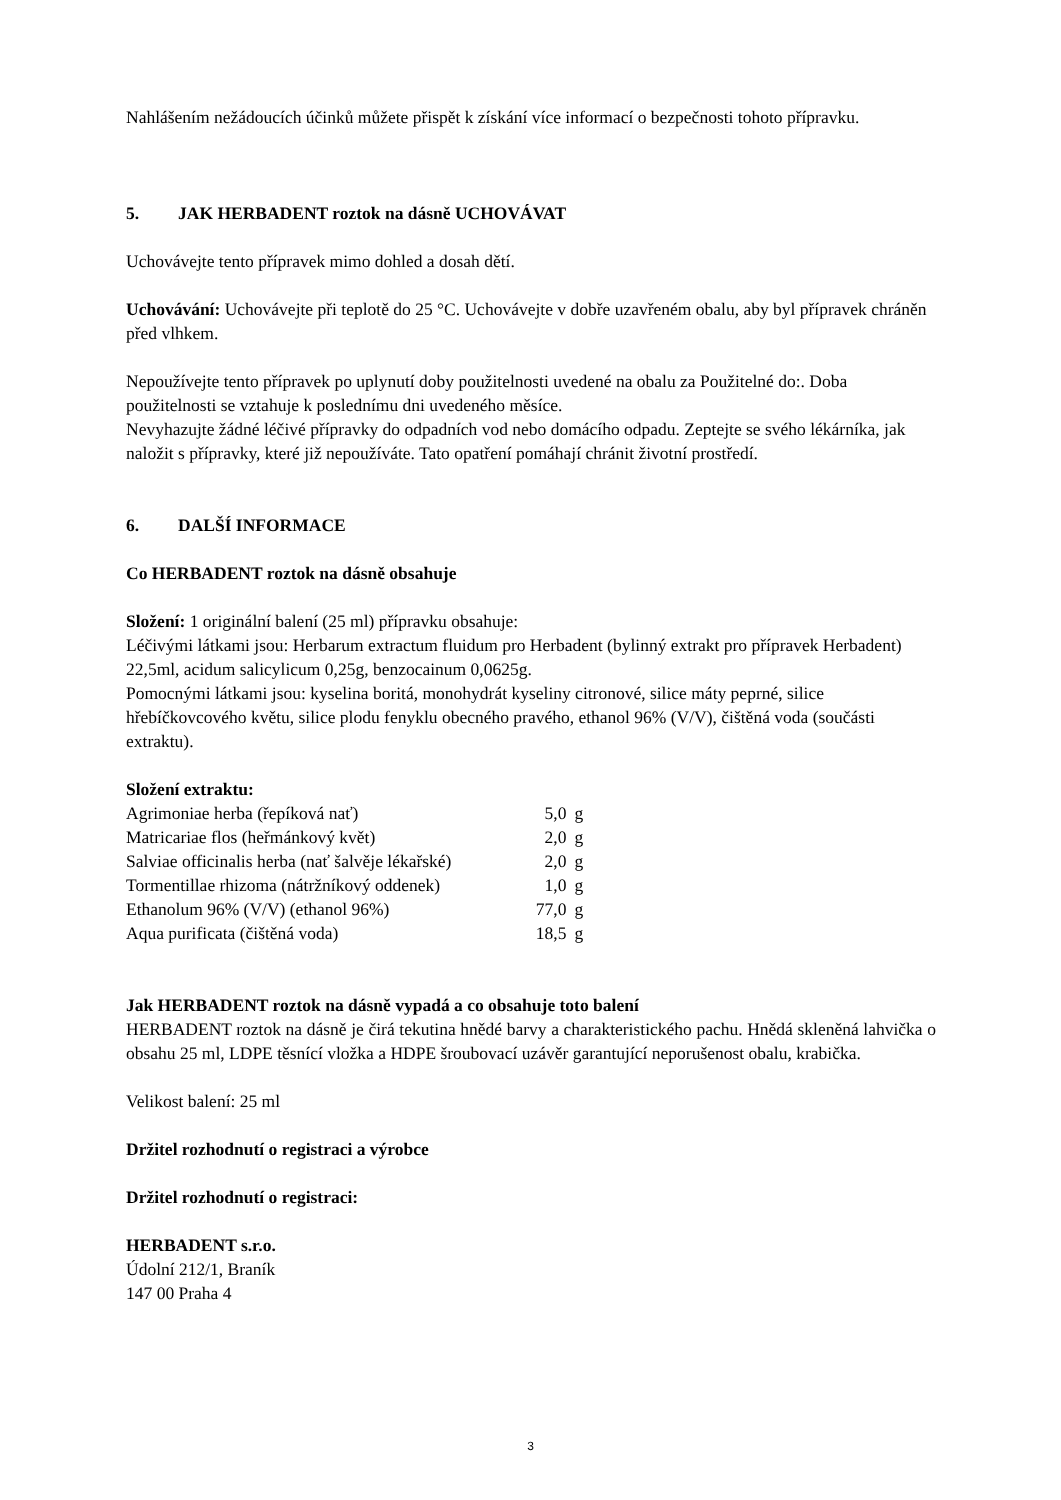Nahlášením nežádoucích účinků můžete přispět k získání více informací o bezpečnosti tohoto přípravku.
5. JAK HERBADENT roztok na dásně UCHOVÁVAT
Uchovávejte tento přípravek mimo dohled a dosah dětí.
Uchovávání: Uchovávejte při teplotě do 25 °C. Uchovávejte v dobře uzavřeném obalu, aby byl přípravek chráněn před vlhkem.
Nepoužívejte tento přípravek po uplynutí doby použitelnosti uvedené na obalu za Použitelné do:. Doba použitelnosti se vztahuje k poslednímu dni uvedeného měsíce.
Nevyhazujte žádné léčivé přípravky do odpadních vod nebo domácího odpadu. Zeptejte se svého lékárníka, jak naložit s přípravky, které již nepoužíváte. Tato opatření pomáhají chránit životní prostředí.
6. DALŠÍ INFORMACE
Co HERBADENT roztok na dásně obsahuje
Složení: 1 originální balení (25 ml) přípravku obsahuje:
Léčivými látkami jsou: Herbarum extractum fluidum pro Herbadent (bylinný extrakt pro přípravek Herbadent) 22,5ml, acidum salicylicum 0,25g, benzocainum 0,0625g.
Pomocnými látkami jsou: kyselina boritá, monohydrát kyseliny citronové, silice máty peprné, silice hřebíčkovcového květu, silice plodu fenyklu obecného pravého, ethanol 96% (V/V), čištěná voda (součásti extraktu).
Složení extraktu:
| Agrimoniae herba (řepíková nať) | 5,0 | g |
| Matricariae flos (heřmánkový květ) | 2,0 | g |
| Salviae officinalis herba (nať šalvěje lékařské) | 2,0 | g |
| Tormentillae rhizoma (nátržníkový oddenek) | 1,0 | g |
| Ethanolum 96% (V/V) (ethanol 96%) | 77,0 | g |
| Aqua purificata (čištěná voda) | 18,5 | g |
Jak HERBADENT roztok na dásně vypadá a co obsahuje toto balení
HERBADENT roztok na dásně je čirá tekutina hnědé barvy a charakteristického pachu. Hnědá skleněná lahvička o obsahu 25 ml, LDPE těsnící vložka a HDPE šroubovací uzávěr garantující neporušenost obalu, krabička.
Velikost balení: 25 ml
Držitel rozhodnutí o registraci a výrobce
Držitel rozhodnutí o registraci:
HERBADENT s.r.o.
Údolní 212/1, Braník
147 00 Praha 4
3